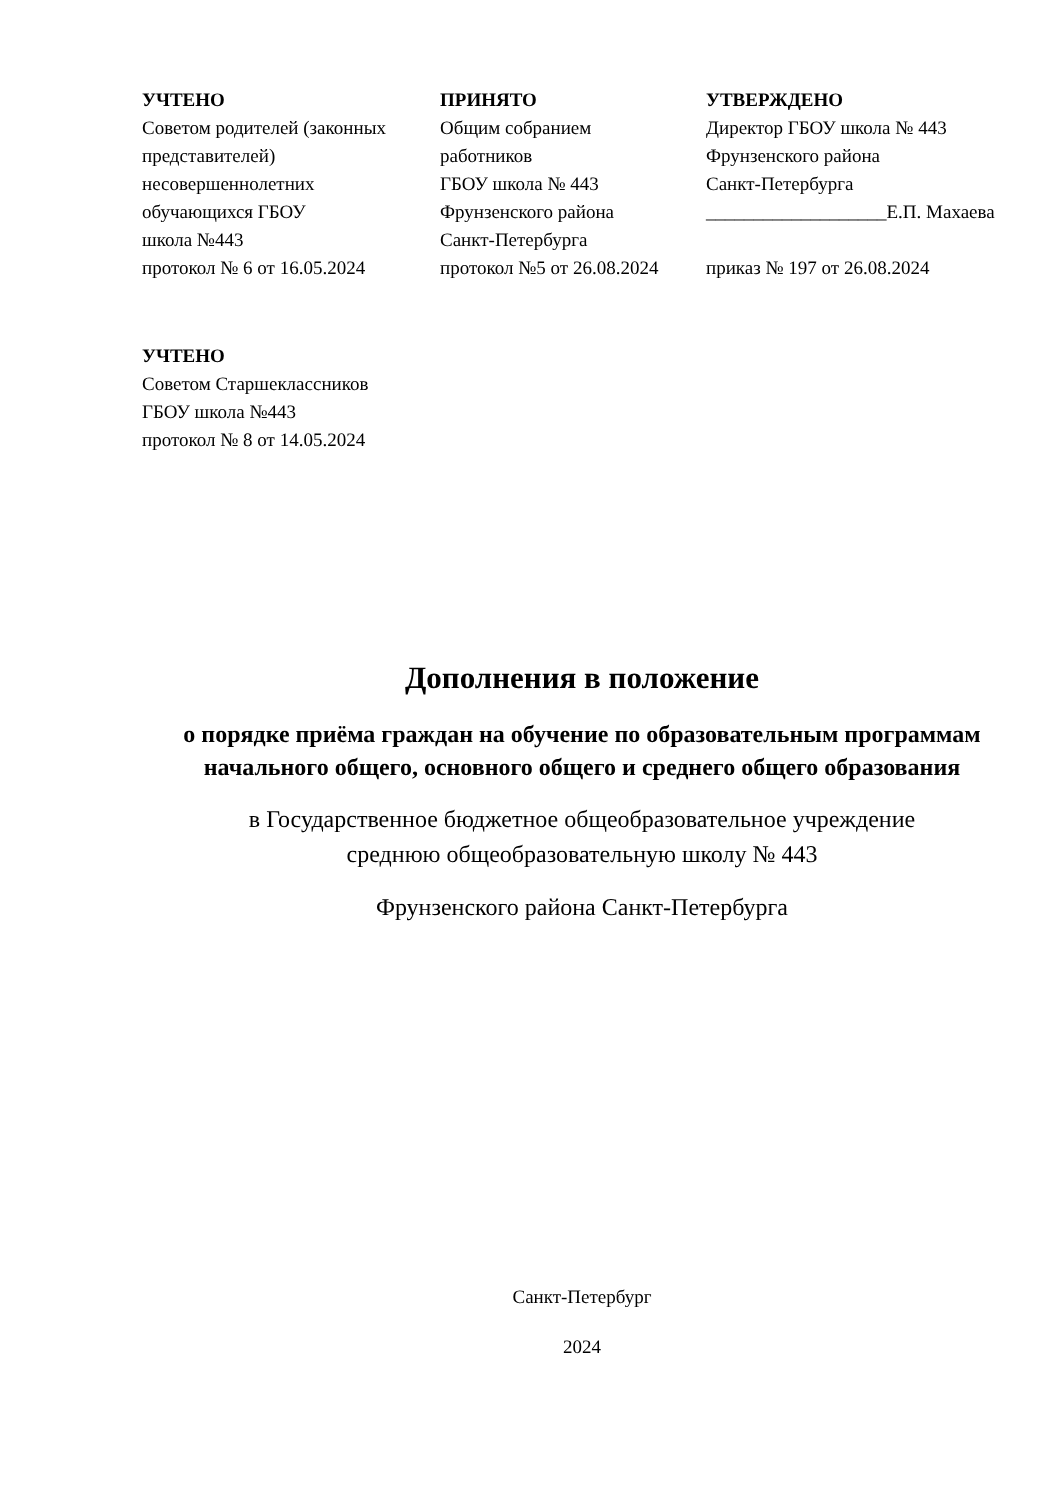УЧТЕНО
Советом родителей (законных
представителей)
несовершеннолетних
обучающихся ГБОУ
школа №443
протокол № 6 от 16.05.2024
ПРИНЯТО
Общим собранием
работников
ГБОУ школа № 443
Фрунзенского района
Санкт-Петербурга
протокол №5 от 26.08.2024
УТВЕРЖДЕНО
Директор ГБОУ школа № 443
Фрунзенского района
Санкт-Петербурга
___________________Е.П. Махаева
приказ № 197 от 26.08.2024
УЧТЕНО
Советом Старшеклассников
ГБОУ школа №443
протокол № 8 от 14.05.2024
Дополнения в положение
о порядке приёма граждан на обучение по образовательным программам начального общего, основного общего и среднего общего образования
в Государственное бюджетное общеобразовательное учреждение
среднюю общеобразовательную школу № 443
Фрунзенского района Санкт-Петербурга
Санкт-Петербург
2024